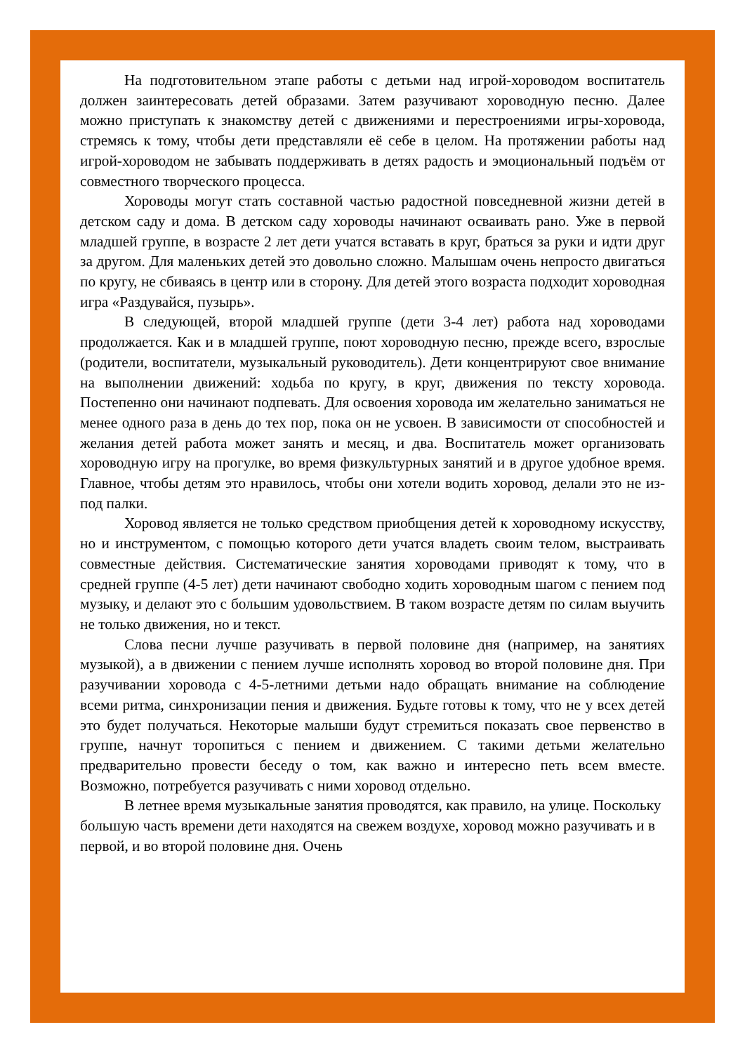На подготовительном этапе работы с детьми над игрой-хороводом воспитатель должен заинтересовать детей образами. Затем разучивают хороводную песню. Далее можно приступать к знакомству детей с движениями и перестроениями игры-хоровода, стремясь к тому, чтобы дети представляли её себе в целом. На протяжении работы над игрой-хороводом не забывать поддерживать в детях радость и эмоциональный подъём от совместного творческого процесса.
Хороводы могут стать составной частью радостной повседневной жизни детей в детском саду и дома. В детском саду хороводы начинают осваивать рано. Уже в первой младшей группе, в возрасте 2 лет дети учатся вставать в круг, браться за руки и идти друг за другом. Для маленьких детей это довольно сложно. Малышам очень непросто двигаться по кругу, не сбиваясь в центр или в сторону. Для детей этого возраста подходит хороводная игра «Раздувайся, пузырь».
В следующей, второй младшей группе (дети 3-4 лет) работа над хороводами продолжается. Как и в младшей группе, поют хороводную песню, прежде всего, взрослые (родители, воспитатели, музыкальный руководитель). Дети концентрируют свое внимание на выполнении движений: ходьба по кругу, в круг, движения по тексту хоровода. Постепенно они начинают подпевать. Для освоения хоровода им желательно заниматься не менее одного раза в день до тех пор, пока он не усвоен. В зависимости от способностей и желания детей работа может занять и месяц, и два. Воспитатель может организовать хороводную игру на прогулке, во время физкультурных занятий и в другое удобное время. Главное, чтобы детям это нравилось, чтобы они хотели водить хоровод, делали это не из-под палки.
Хоровод является не только средством приобщения детей к хороводному искусству, но и инструментом, с помощью которого дети учатся владеть своим телом, выстраивать совместные действия. Систематические занятия хороводами приводят к тому, что в средней группе (4-5 лет) дети начинают свободно ходить хороводным шагом с пением под музыку, и делают это с большим удовольствием. В таком возрасте детям по силам выучить не только движения, но и текст.
Слова песни лучше разучивать в первой половине дня (например, на занятиях музыкой), а в движении с пением лучше исполнять хоровод во второй половине дня. При разучивании хоровода с 4-5-летними детьми надо обращать внимание на соблюдение всеми ритма, синхронизации пения и движения. Будьте готовы к тому, что не у всех детей это будет получаться. Некоторые малыши будут стремиться показать свое первенство в группе, начнут торопиться с пением и движением. С такими детьми желательно предварительно провести беседу о том, как важно и интересно петь всем вместе. Возможно, потребуется разучивать с ними хоровод отдельно.
В летнее время музыкальные занятия проводятся, как правило, на улице. Поскольку большую часть времени дети находятся на свежем воздухе, хоровод можно разучивать и в первой, и во второй половине дня. Очень